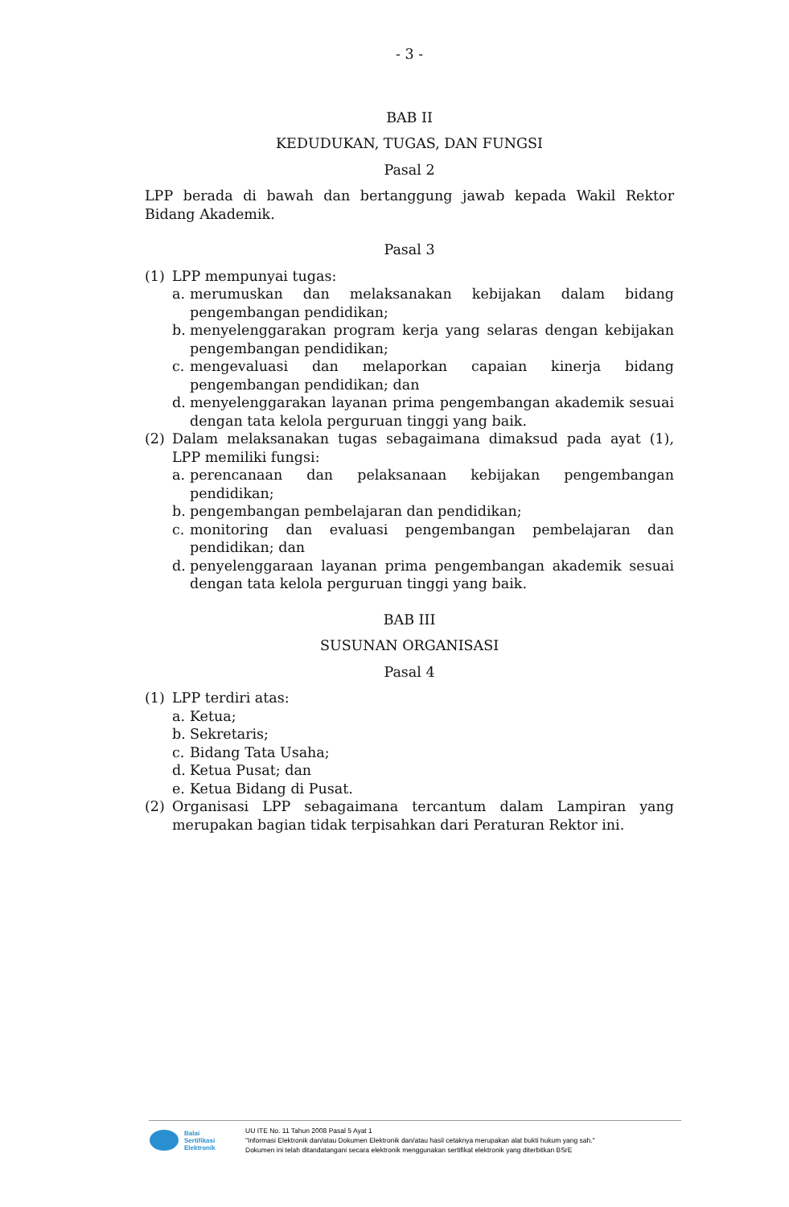- 3 -
BAB II
KEDUDUKAN, TUGAS, DAN FUNGSI
Pasal 2
LPP berada di bawah dan bertanggung jawab kepada Wakil Rektor Bidang Akademik.
Pasal 3
(1) LPP mempunyai tugas:
a. merumuskan dan melaksanakan kebijakan dalam bidang pengembangan pendidikan;
b. menyelenggarakan program kerja yang selaras dengan kebijakan pengembangan pendidikan;
c. mengevaluasi dan melaporkan capaian kinerja bidang pengembangan pendidikan; dan
d. menyelenggarakan layanan prima pengembangan akademik sesuai dengan tata kelola perguruan tinggi yang baik.
(2) Dalam melaksanakan tugas sebagaimana dimaksud pada ayat (1), LPP memiliki fungsi:
a. perencanaan dan pelaksanaan kebijakan pengembangan pendidikan;
b. pengembangan pembelajaran dan pendidikan;
c. monitoring dan evaluasi pengembangan pembelajaran dan pendidikan; dan
d. penyelenggaraan layanan prima pengembangan akademik sesuai dengan tata kelola perguruan tinggi yang baik.
BAB III
SUSUNAN ORGANISASI
Pasal 4
(1) LPP terdiri atas:
a. Ketua;
b. Sekretaris;
c. Bidang Tata Usaha;
d. Ketua Pusat; dan
e. Ketua Bidang di Pusat.
(2) Organisasi LPP sebagaimana tercantum dalam Lampiran yang merupakan bagian tidak terpisahkan dari Peraturan Rektor ini.
Balai
Sertifikasi
Elektronik
UU ITE No. 11 Tahun 2008 Pasal 5 Ayat 1
"Informasi Elektronik dan/atau Dokumen Elektronik dan/atau hasil cetaknya merupakan alat bukti hukum yang sah."
Dokumen ini telah ditandatangani secara elektronik menggunakan sertifikat elektronik yang diterbitkan BSrE